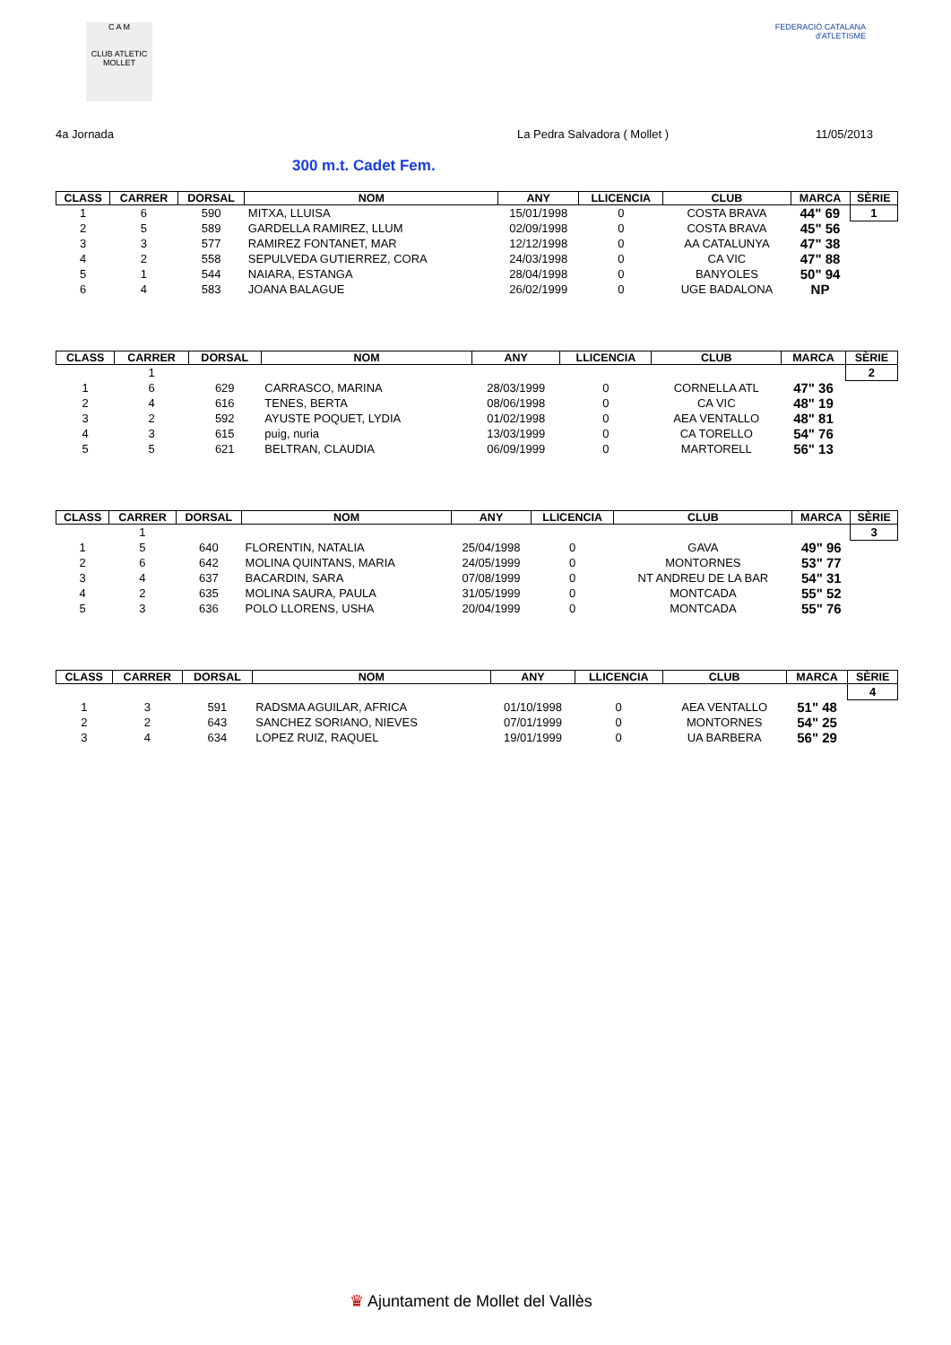C A M
CLUB ATLETIC MOLLET
FEDERACIÓ CATALANA d'ATLETISME
4a Jornada La Pedra Salvadora ( Mollet ) 11/05/2013
300 m.t. Cadet Fem.
| CLASS | CARRER | DORSAL | NOM | ANY | LLICENCIA | CLUB | MARCA | SÈRIE |
| --- | --- | --- | --- | --- | --- | --- | --- | --- |
| 1 | 6 | 590 | MITXA, LLUISA | 15/01/1998 | 0 | COSTA BRAVA | 44" 69 | 1 |
| 2 | 5 | 589 | GARDELLA RAMIREZ, LLUM | 02/09/1998 | 0 | COSTA BRAVA | 45" 56 | |
| 3 | 3 | 577 | RAMIREZ FONTANET, MAR | 12/12/1998 | 0 | AA CATALUNYA | 47" 38 | |
| 4 | 2 | 558 | SEPULVEDA GUTIERREZ, CORA | 24/03/1998 | 0 | CA VIC | 47" 88 | |
| 5 | 1 | 544 | NAIARA, ESTANGA | 28/04/1998 | 0 | BANYOLES | 50" 94 | |
| 6 | 4 | 583 | JOANA BALAGUE | 26/02/1999 | 0 | UGE BADALONA | NP | |
| CLASS | CARRER | DORSAL | NOM | ANY | LLICENCIA | CLUB | MARCA | SÈRIE |
| --- | --- | --- | --- | --- | --- | --- | --- | --- |
| | 1 | | | | | | | 2 |
| 1 | 6 | 629 | CARRASCO, MARINA | 28/03/1999 | 0 | CORNELLA ATL | 47" 36 | |
| 2 | 4 | 616 | TENES, BERTA | 08/06/1998 | 0 | CA VIC | 48" 19 | |
| 3 | 2 | 592 | AYUSTE POQUET, LYDIA | 01/02/1998 | 0 | AEA VENTALLO | 48" 81 | |
| 4 | 3 | 615 | puig, nuria | 13/03/1999 | 0 | CA TORELLO | 54" 76 | |
| 5 | 5 | 621 | BELTRAN, CLAUDIA | 06/09/1999 | 0 | MARTORELL | 56" 13 | |
| CLASS | CARRER | DORSAL | NOM | ANY | LLICENCIA | CLUB | MARCA | SÈRIE |
| --- | --- | --- | --- | --- | --- | --- | --- | --- |
| | 1 | | | | | | | 3 |
| 1 | 5 | 640 | FLORENTIN, NATALIA | 25/04/1998 | 0 | GAVA | 49" 96 | |
| 2 | 6 | 642 | MOLINA QUINTANS, MARIA | 24/05/1999 | 0 | MONTORNES | 53" 77 | |
| 3 | 4 | 637 | BACARDIN, SARA | 07/08/1999 | 0 | NT ANDREU DE LA BAR | 54" 31 | |
| 4 | 2 | 635 | MOLINA SAURA, PAULA | 31/05/1999 | 0 | MONTCADA | 55" 52 | |
| 5 | 3 | 636 | POLO LLORENS, USHA | 20/04/1999 | 0 | MONTCADA | 55" 76 | |
| CLASS | CARRER | DORSAL | NOM | ANY | LLICENCIA | CLUB | MARCA | SÈRIE |
| --- | --- | --- | --- | --- | --- | --- | --- | --- |
| | | | | | | | | 4 |
| 1 | 3 | 591 | RADSMA AGUILAR, AFRICA | 01/10/1998 | 0 | AEA VENTALLO | 51" 48 | |
| 2 | 2 | 643 | SANCHEZ SORIANO, NIEVES | 07/01/1999 | 0 | MONTORNES | 54" 25 | |
| 3 | 4 | 634 | LOPEZ RUIZ, RAQUEL | 19/01/1999 | 0 | UA BARBERA | 56" 29 | |
♛ Ajuntament de Mollet del Vallès